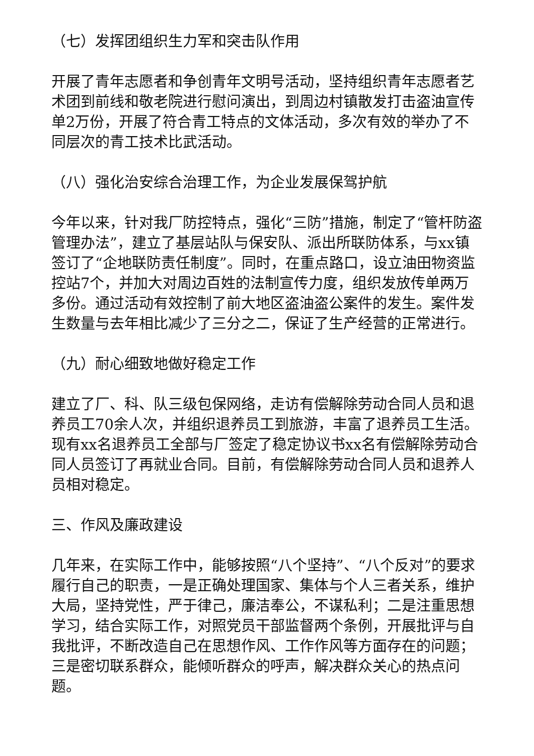（七）发挥团组织生力军和突击队作用
开展了青年志愿者和争创青年文明号活动，坚持组织青年志愿者艺术团到前线和敬老院进行慰问演出，到周边村镇散发打击盗油宣传单2万份，开展了符合青工特点的文体活动，多次有效的举办了不同层次的青工技术比武活动。
（八）强化治安综合治理工作，为企业发展保驾护航
今年以来，针对我厂防控特点，强化“三防”措施，制定了“管杆防盗管理办法”，建立了基层站队与保安队、派出所联防体系，与xx镇签订了“企地联防责任制度”。同时，在重点路口，设立油田物资监控站7个，并加大对周边百姓的法制宣传力度，组织发放传单两万多份。通过活动有效控制了前大地区盗油盗公案件的发生。案件发生数量与去年相比减少了三分之二，保证了生产经营的正常进行。
（九）耐心细致地做好稳定工作
建立了厂、科、队三级包保网络，走访有偿解除劳动合同人员和退养员工70余人次，并组织退养员工到旅游，丰富了退养员工生活。现有xx名退养员工全部与厂签定了稳定协议书xx名有偿解除劳动合同人员签订了再就业合同。目前，有偿解除劳动合同人员和退养人员相对稳定。
三、作风及廉政建设
几年来，在实际工作中，能够按照“八个坚持”、“八个反对”的要求履行自己的职责，一是正确处理国家、集体与个人三者关系，维护大局，坚持党性，严于律己，廉洁奉公，不谋私利；二是注重思想学习，结合实际工作，对照党员干部监督两个条例，开展批评与自我批评，不断改造自己在思想作风、工作作风等方面存在的问题；三是密切联系群众，能倾听群众的呼声，解决群众关心的热点问题。